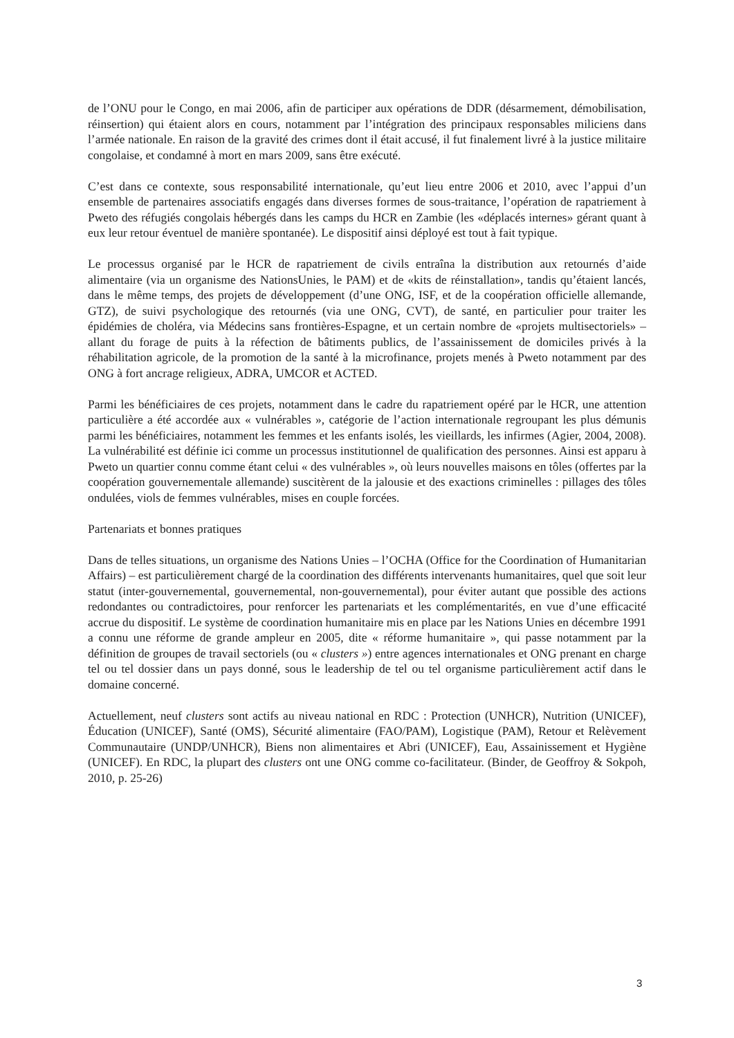de l’ONU pour le Congo, en mai 2006, afin de participer aux opérations de DDR (désarmement, démobilisation, réinsertion) qui étaient alors en cours, notamment par l’intégration des principaux responsables miliciens dans l’armée nationale. En raison de la gravité des crimes dont il était accusé, il fut finalement livré à la justice militaire congolaise, et condamné à mort en mars 2009, sans être exécuté.
C’est dans ce contexte, sous responsabilité internationale, qu’eut lieu entre 2006 et 2010, avec l’appui d’un ensemble de partenaires associatifs engagés dans diverses formes de sous-traitance, l’opération de rapatriement à Pweto des réfugiés congolais hébergés dans les camps du HCR en Zambie (les «déplacés internes» gérant quant à eux leur retour éventuel de manière spontanée). Le dispositif ainsi déployé est tout à fait typique.
Le processus organisé par le HCR de rapatriement de civils entraîna la distribution aux retournés d’aide alimentaire (via un organisme des NationsUnies, le PAM) et de «kits de réinstallation», tandis qu’étaient lancés, dans le même temps, des projets de développement (d’une ONG, ISF, et de la coopération officielle allemande, GTZ), de suivi psychologique des retournés (via une ONG, CVT), de santé, en particulier pour traiter les épidémies de choléra, via Médecins sans frontières-Espagne, et un certain nombre de «projets multisectoriels» – allant du forage de puits à la réfection de bâtiments publics, de l’assainissement de domiciles privés à la réhabilitation agricole, de la promotion de la santé à la microfinance, projets menés à Pweto notamment par des ONG à fort ancrage religieux, ADRA, UMCOR et ACTED.
Parmi les bénéficiaires de ces projets, notamment dans le cadre du rapatriement opéré par le HCR, une attention particulière a été accordée aux « vulnérables », catégorie de l’action internationale regroupant les plus démunis parmi les bénéficiaires, notamment les femmes et les enfants isolés, les vieillards, les infirmes (Agier, 2004, 2008). La vulnérabilité est définie ici comme un processus institutionnel de qualification des personnes. Ainsi est apparu à Pweto un quartier connu comme étant celui « des vulnérables », où leurs nouvelles maisons en tôles (offertes par la coopération gouvernementale allemande) suscitèrent de la jalousie et des exactions criminelles : pillages des tôles ondulées, viols de femmes vulnérables, mises en couple forcées.
Partenariats et bonnes pratiques
Dans de telles situations, un organisme des Nations Unies – l’OCHA (Office for the Coordination of Humanitarian Affairs) – est particulièrement chargé de la coordination des différents intervenants humanitaires, quel que soit leur statut (inter-gouvernemental, gouvernemental, non-gouvernemental), pour éviter autant que possible des actions redondantes ou contradictoires, pour renforcer les partenariats et les complémentarités, en vue d’une efficacité accrue du dispositif. Le système de coordination humanitaire mis en place par les Nations Unies en décembre 1991 a connu une réforme de grande ampleur en 2005, dite « réforme humanitaire », qui passe notamment par la définition de groupes de travail sectoriels (ou « clusters ») entre agences internationales et ONG prenant en charge tel ou tel dossier dans un pays donné, sous le leadership de tel ou tel organisme particulièrement actif dans le domaine concerné.
Actuellement, neuf clusters sont actifs au niveau national en RDC : Protection (UNHCR), Nutrition (UNICEF), Éducation (UNICEF), Santé (OMS), Sécurité alimentaire (FAO/PAM), Logistique (PAM), Retour et Relèvement Communautaire (UNDP/UNHCR), Biens non alimentaires et Abri (UNICEF), Eau, Assainissement et Hygiène (UNICEF). En RDC, la plupart des clusters ont une ONG comme co-facilitateur. (Binder, de Geoffroy & Sokpoh, 2010, p. 25-26)
3